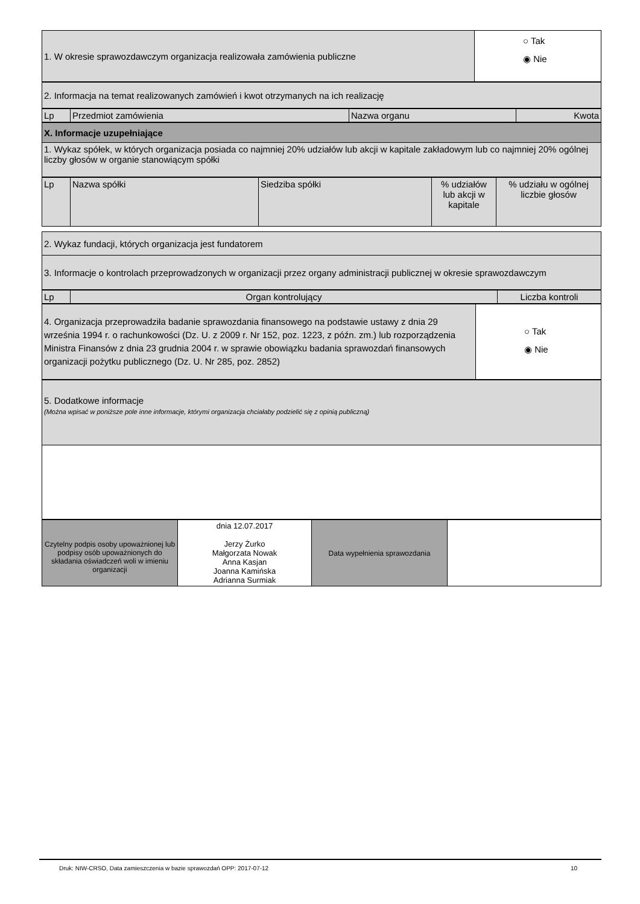| 1. W okresie sprawozdawczym organizacja realizowała zamówienia publiczne | ○ Tak ◉ Nie |
| 2. Informacja na temat realizowanych zamówień i kwot otrzymanych na ich realizację |
| Lp | Przedmiot zamówienia | Nazwa organu | Kwota |
| --- | --- | --- | --- |
| X. Informacje uzupełniające |
| 1. Wykaz spółek, w których organizacja posiada co najmniej 20% udziałów lub akcji w kapitale zakładowym lub co najmniej 20% ogólnej liczby głosów w organie stanowiącym spółki |
| Lp | Nazwa spółki | Siedziba spółki | % udziałów lub akcji w kapitale | % udziału w ogólnej liczbie głosów |
| --- | --- | --- | --- | --- |
| 2. Wykaz fundacji, których organizacja jest fundatorem |
| 3. Informacje o kontrolach przeprowadzonych w organizacji przez organy administracji publicznej w okresie sprawozdawczym |
| Lp | Organ kontrolujący | Liczba kontroli |
| --- | --- | --- |
| 4. Organizacja przeprowadziła badanie sprawozdania finansowego na podstawie ustawy z dnia 29 września 1994 r. o rachunkowości (Dz. U. z 2009 r. Nr 152, poz. 1223, z późn. zm.) lub rozporządzenia Ministra Finansów z dnia 23 grudnia 2004 r. w sprawie obowiązku badania sprawozdań finansowych organizacji pożytku publicznego (Dz. U. Nr 285, poz. 2852) | ○ Tak ◉ Nie |
| 5. Dodatkowe informacje (Można wpisać w poniższe pole inne informacje, którymi organizacja chciałaby podzielić się z opinią publiczną) |
| Czytelny podpis osoby upoważnionej lub podpisy osób upoważnionych do składania oświadczeń woli w imieniu organizacji | dnia 12.07.2017 Jerzy Żurko Małgorzata Nowak Anna Kasjan Joanna Kamińska Adrianna Surmiak | Data wypełnienia sprawozdania | |
Druk: NIW-CRSO, Data zamieszczenia w bazie sprawozdań OPP: 2017-07-12 10